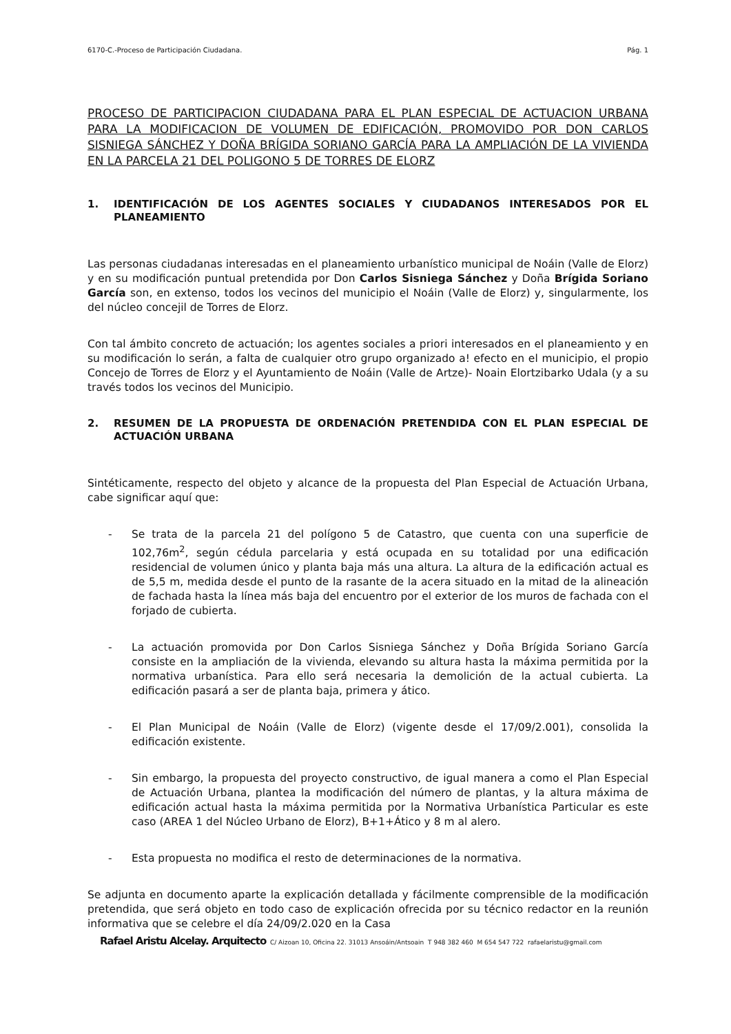6170-C.-Proceso de Participación Ciudadana. Pág. 1
PROCESO DE PARTICIPACION CIUDADANA PARA EL PLAN ESPECIAL DE ACTUACION URBANA PARA LA MODIFICACION DE VOLUMEN DE EDIFICACIÓN, PROMOVIDO POR DON CARLOS SISNIEGA SÁNCHEZ Y DOÑA BRÍGIDA SORIANO GARCÍA PARA LA AMPLIACIÓN DE LA VIVIENDA EN LA PARCELA 21 DEL POLIGONO 5 DE TORRES DE ELORZ
1. IDENTIFICACIÓN DE LOS AGENTES SOCIALES Y CIUDADANOS INTERESADOS POR EL PLANEAMIENTO
Las personas ciudadanas interesadas en el planeamiento urbanístico municipal de Noáin (Valle de Elorz) y en su modificación puntual pretendida por Don Carlos Sisniega Sánchez y Doña Brígida Soriano García son, en extenso, todos los vecinos del municipio el Noáin (Valle de Elorz) y, singularmente, los del núcleo concejil de Torres de Elorz.
Con tal ámbito concreto de actuación; los agentes sociales a priori interesados en el planeamiento y en su modificación lo serán, a falta de cualquier otro grupo organizado a! efecto en el municipio, el propio Concejo de Torres de Elorz y el Ayuntamiento de Noáin (Valle de Artze)- Noain Elortzibarko Udala (y a su través todos los vecinos del Municipio.
2. RESUMEN DE LA PROPUESTA DE ORDENACIÓN PRETENDIDA CON EL PLAN ESPECIAL DE ACTUACIÓN URBANA
Sintéticamente, respecto del objeto y alcance de la propuesta del Plan Especial de Actuación Urbana, cabe significar aquí que:
- Se trata de la parcela 21 del polígono 5 de Catastro, que cuenta con una superficie de 102,76m<sup>2</sup>, según cédula parcelaria y está ocupada en su totalidad por una edificación residencial de volumen único y planta baja más una altura. La altura de la edificación actual es de 5,5 m, medida desde el punto de la rasante de la acera situado en la mitad de la alineación de fachada hasta la línea más baja del encuentro por el exterior de los muros de fachada con el forjado de cubierta.
- La actuación promovida por Don Carlos Sisniega Sánchez y Doña Brígida Soriano García consiste en la ampliación de la vivienda, elevando su altura hasta la máxima permitida por la normativa urbanística. Para ello será necesaria la demolición de la actual cubierta. La edificación pasará a ser de planta baja, primera y ático.
- El Plan Municipal de Noáin (Valle de Elorz) (vigente desde el 17/09/2.001), consolida la edificación existente.
- Sin embargo, la propuesta del proyecto constructivo, de igual manera a como el Plan Especial de Actuación Urbana, plantea la modificación del número de plantas, y la altura máxima de edificación actual hasta la máxima permitida por la Normativa Urbanística Particular es este caso (AREA 1 del Núcleo Urbano de Elorz), B+1+Ático y 8 m al alero.
- Esta propuesta no modifica el resto de determinaciones de la normativa.
Se adjunta en documento aparte la explicación detallada y fácilmente comprensible de la modificación pretendida, que será objeto en todo caso de explicación ofrecida por su técnico redactor en la reunión informativa que se celebre el día 24/09/2.020 en la Casa
Rafael Aristu Alcelay. Arquitecto C/ Aizoan 10, Oficina 22. 31013 Ansoáin/Antsoain T 948 382 460 M 654 547 722 rafaelaristu@gmail.com